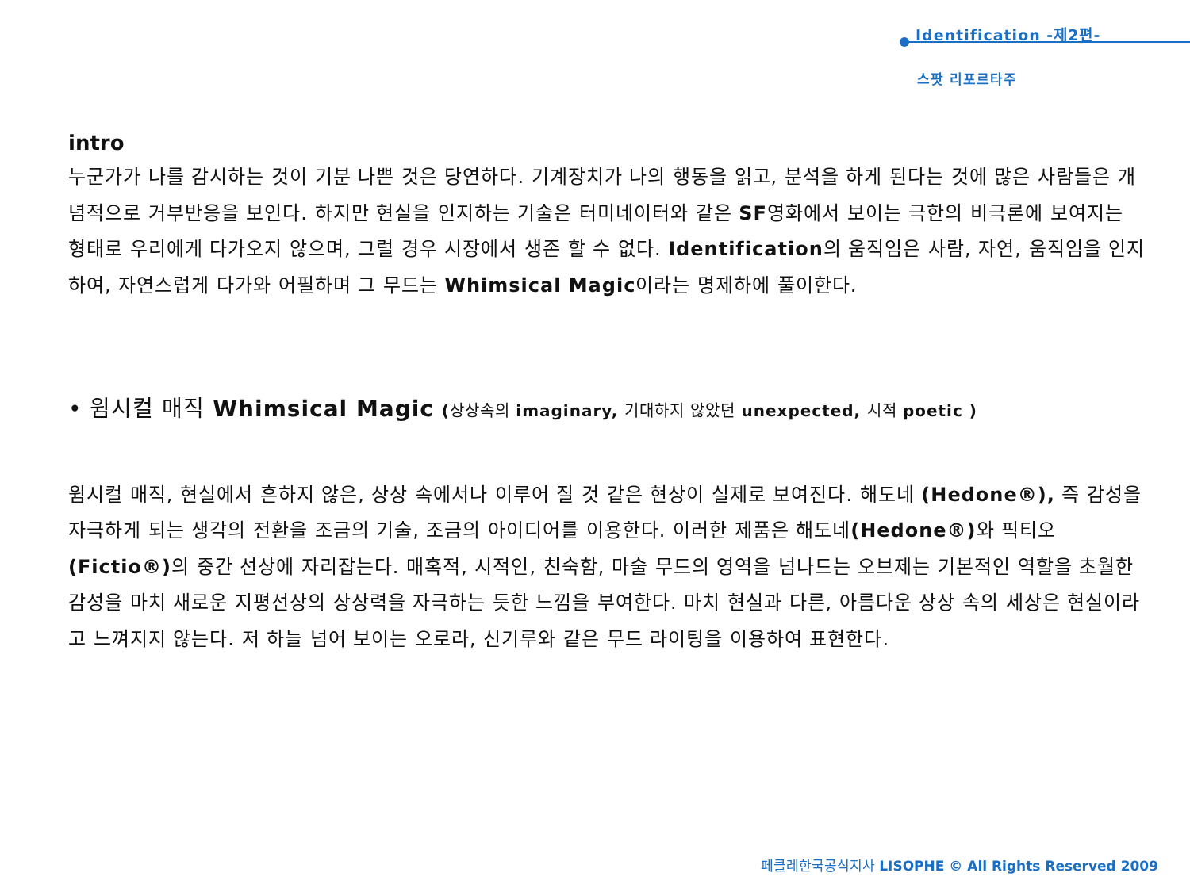Identification -제2편-
스팟 리포르타주
intro
누군가가 나를 감시하는 것이 기분 나쁜 것은 당연하다. 기계장치가 나의 행동을 읽고, 분석을 하게 된다는 것에 많은 사람들은 개념적으로 거부반응을 보인다. 하지만 현실을 인지하는 기술은 터미네이터와 같은 SF영화에서 보이는 극한의 비극론에 보여지는 형태로 우리에게 다가오지 않으며, 그럴 경우 시장에서 생존 할 수 없다. Identification의 움직임은 사람, 자연, 움직임을 인지하여, 자연스럽게 다가와 어필하며 그 무드는 Whimsical Magic이라는 명제하에 풀이한다.
• 윔시컬 매직 Whimsical Magic (상상속의 imaginary, 기대하지 않았던 unexpected, 시적 poetic )
윔시컬 매직, 현실에서 흔하지 않은, 상상 속에서나 이루어 질 것 같은 현상이 실제로 보여진다. 해도네 (Hedone®), 즉 감성을 자극하게 되는 생각의 전환을 조금의 기술, 조금의 아이디어를 이용한다. 이러한 제품은 해도네(Hedone®) 와 픽티오(Fictio®) 의 중간 선상에 자리잡는다. 매혹적, 시적인, 친숙함, 마술 무드의 영역을 넘나드는 오브제는 기본적인 역할을 초월한 감성을 마치 새로운 지평선상의 상상력을 자극하는 듯한 느낌을 부여한다. 마치 현실과 다른, 아름다운 상상 속의 세상은 현실이라고 느껴지지 않는다. 저 하늘 넘어 보이는 오로라, 신기루와 같은 무드 라이팅을 이용하여 표현한다.
페클레한국공식지사 LISOPHE © All Rights Reserved 2009